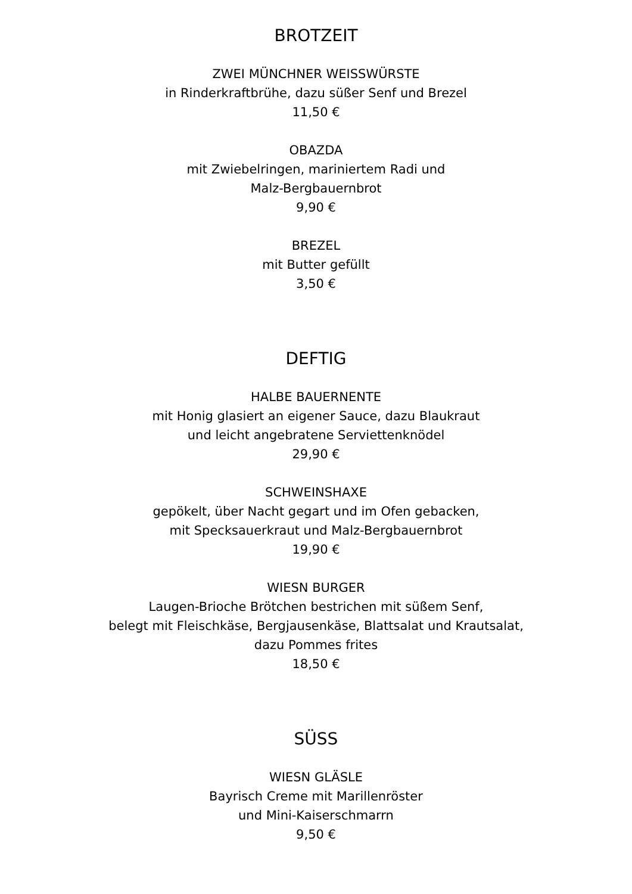BROTZEIT
ZWEI MÜNCHNER WEISSWÜRSTE
in Rinderkraftbrühe, dazu süßer Senf und Brezel
11,50 €
OBAZDA
mit Zwiebelringen, mariniertem Radi und
Malz-Bergbauernbrot
9,90 €
BREZEL
mit Butter gefüllt
3,50 €
DEFTIG
HALBE BAUERNENTE
mit Honig glasiert an eigener Sauce, dazu Blaukraut
und leicht angebratene Serviettenknödel
29,90 €
SCHWEINSHAXE
gepökelt, über Nacht gegart und im Ofen gebacken,
mit Specksauerkraut und Malz-Bergbauernbrot
19,90 €
WIESN BURGER
Laugen-Brioche Brötchen bestrichen mit süßem Senf,
belegt mit Fleischkäse, Bergjausenkäse, Blattsalat und Krautsalat,
dazu Pommes frites
18,50 €
SÜSS
WIESN GLÄSLE
Bayrisch Creme mit Marillenröster
und Mini-Kaiserschmarrn
9,50 €